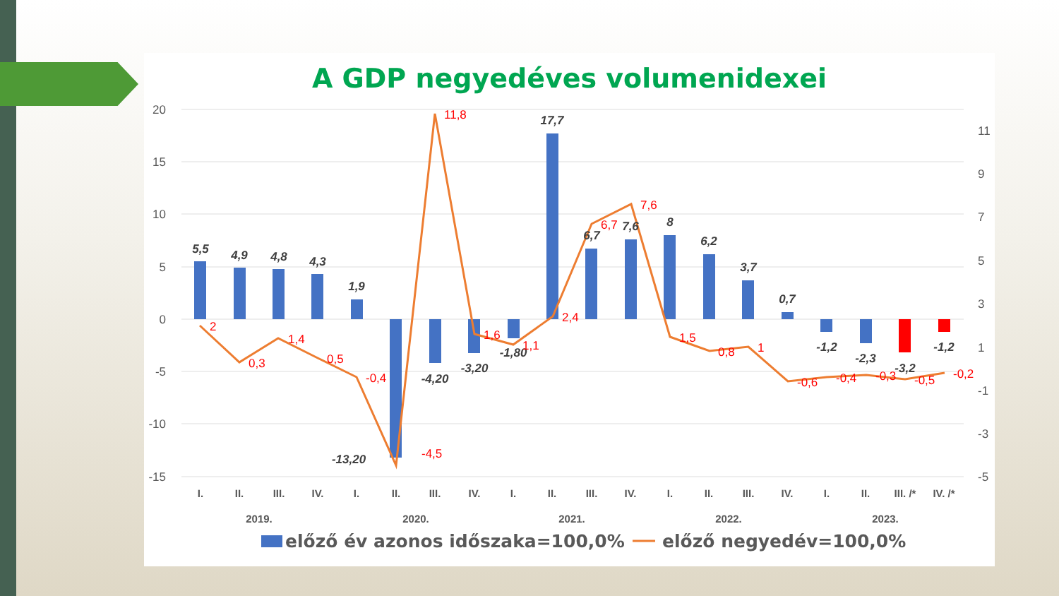A GDP negyedéves volumenidexei
20
15
10
5
0
-5
-10
-15
11
9
7
5
3
1
-1
-3
-5
5,5
4,9
4,8
4,3
1,9
-13,20
-4,20
-3,20
-1,80
17,7
6,7
7,6
8
6,2
3,7
0,7
-1,2
-2,3
-3,2
-1,2
2
0,3
1,4
0,5
-0,4
-4,5
11,8
1,6
1,1
2,4
6,7
7,6
1,5
0,8
1
-0,6
-0,4
-0,3
-0,5
-0,2
I.
II.
III.
IV.
I.
II.
III.
IV.
I.
II.
III.
IV.
I.
II.
III.
IV.
I.
II.
III. /*
IV. /*
2019.
2020.
2021.
2022.
2023.
előző év azonos időszaka=100,0%
előző negyedév=100,0%